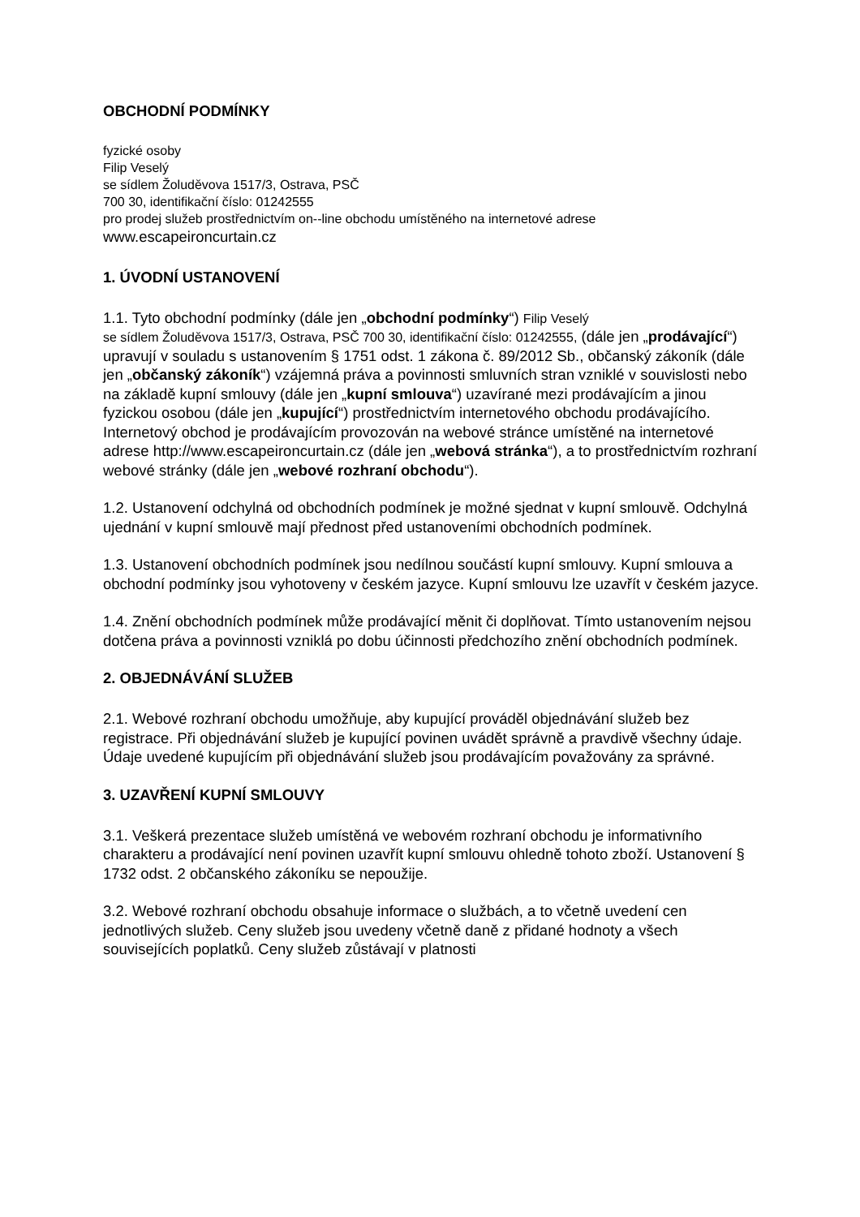OBCHODNÍ PODMÍNKY
fyzické osoby
Filip Veselý
se sídlem Žoluděvova 1517/3, Ostrava, PSČ
700 30, identifikační číslo: 01242555
pro prodej služeb prostřednictvím on--line obchodu umístěného na internetové adrese
www.escapeironcurtain.cz
1. ÚVODNÍ USTANOVENÍ
1.1. Tyto obchodní podmínky (dále jen „obchodní podmínky“) Filip Veselý
se sídlem Žoluděvova 1517/3, Ostrava, PSČ 700 30, identifikační číslo: 01242555, (dále jen „prodávající“) upravují v souladu s ustanovením § 1751 odst. 1 zákona č. 89/2012 Sb., občanský zákoník (dále jen „občanský zákoník“) vzájemná práva a povinnosti smluvních stran vzniklé v souvislosti nebo na základě kupní smlouvy (dále jen „kupní smlouva“) uzavírané mezi prodávajícím a jinou fyzickou osobou (dále jen „kupující“) prostřednictvím internetového obchodu prodávajícího. Internetový obchod je prodávajícím provozován na webové stránce umístěné na internetové adrese http://www.escapeironcurtain.cz (dále jen „webová stránka“), a to prostřednictvím rozhraní webové stránky (dále jen „webové rozhraní obchodu“).
1.2. Ustanovení odchylná od obchodních podmínek je možné sjednat v kupní smlouvě. Odchylná ujednání v kupní smlouvě mají přednost před ustanoveními obchodních podmínek.
1.3. Ustanovení obchodních podmínek jsou nedílnou součástí kupní smlouvy. Kupní smlouva a obchodní podmínky jsou vyhotoveny v českém jazyce. Kupní smlouvu lze uzavřít v českém jazyce.
1.4. Znění obchodních podmínek může prodávající měnit či doplňovat. Tímto ustanovením nejsou dotčena práva a povinnosti vzniklá po dobu účinnosti předchozího znění obchodních podmínek.
2. OBJEDNÁVÁNÍ SLUŽEB
2.1. Webové rozhraní obchodu umožňuje, aby kupující prováděl objednávání služeb bez registrace. Při objednávání služeb je kupující povinen uvádět správně a pravdivě všechny údaje. Údaje uvedené kupujícím při objednávání služeb jsou prodávajícím považovány za správné.
3. UZAVŘENÍ KUPNÍ SMLOUVY
3.1. Veškerá prezentace služeb umístěná ve webovém rozhraní obchodu je informativního charakteru a prodávající není povinen uzavřít kupní smlouvu ohledně tohoto zboží. Ustanovení § 1732 odst. 2 občanského zákoníku se nepoužije.
3.2. Webové rozhraní obchodu obsahuje informace o službách, a to včetně uvedení cen jednotlivých služeb. Ceny služeb jsou uvedeny včetně daně z přidané hodnoty a všech souvisejících poplatků. Ceny služeb zůstávají v platnosti